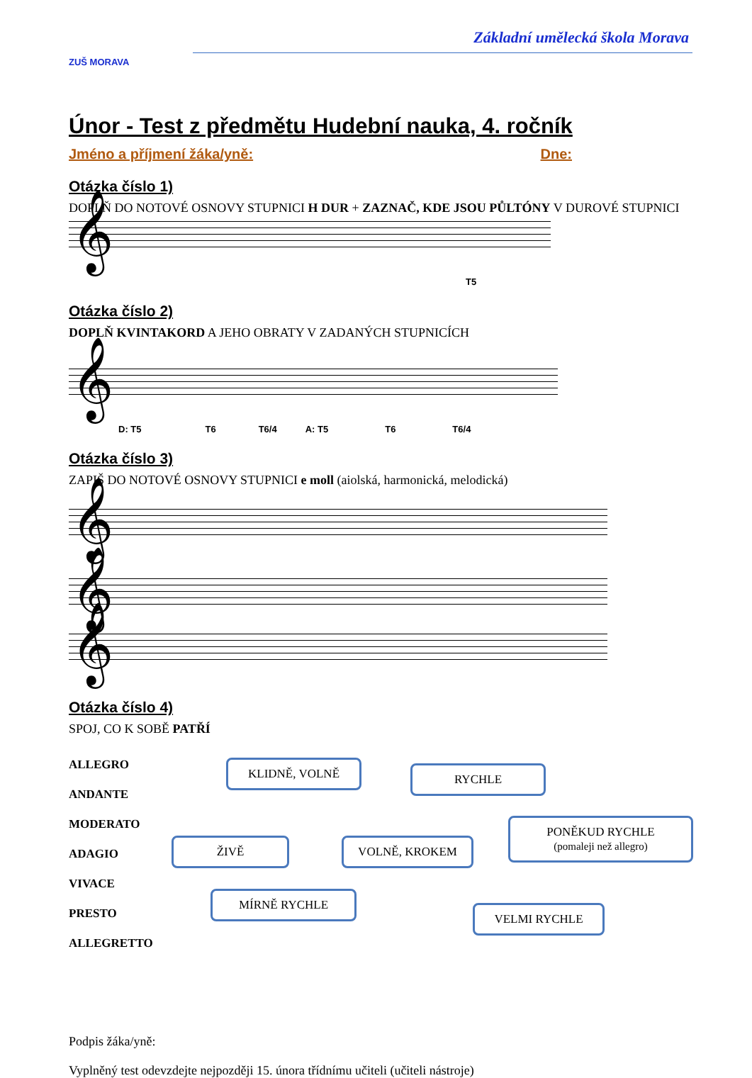ZUŠ MORAVA
Základní umělecká škola Morava
Únor - Test z předmětu Hudební nauka, 4. ročník
Jméno a příjmení žáka/yně: Dne:
Otázka číslo 1)
DOPLŇ DO NOTOVÉ OSNOVY STUPNICI H DUR + ZAZNAČ, KDE JSOU PŮLTÓNY V DUROVÉ STUPNICI
𝄞
T5
Otázka číslo 2)
DOPLŇ KVINTAKORD A JEHO OBRATY V ZADANÝCH STUPNICÍCH
𝄞
D: T5 T6 T6/4 A: T5 T6 T6/4
Otázka číslo 3)
ZAPIŠ DO NOTOVÉ OSNOVY STUPNICI e moll (aiolská, harmonická, melodická)
𝄞
𝄞
𝄞
Otázka číslo 4)
SPOJ, CO K SOBĚ PATŘÍ
ALLEGRO
ANDANTE
MODERATO
ADAGIO
VIVACE
PRESTO
ALLEGRETTO
KLIDNĚ, VOLNĚ RYCHLE
PONĚKUD RYCHLE
(pomaleji než allegro)
ŽIVĚ VOLNĚ, KROKEM
MÍRNĚ RYCHLE
VELMI RYCHLE
Podpis žáka/yně:
Vyplněný test odevzdejte nejpozději 15. února třídnímu učiteli (učiteli nástroje)